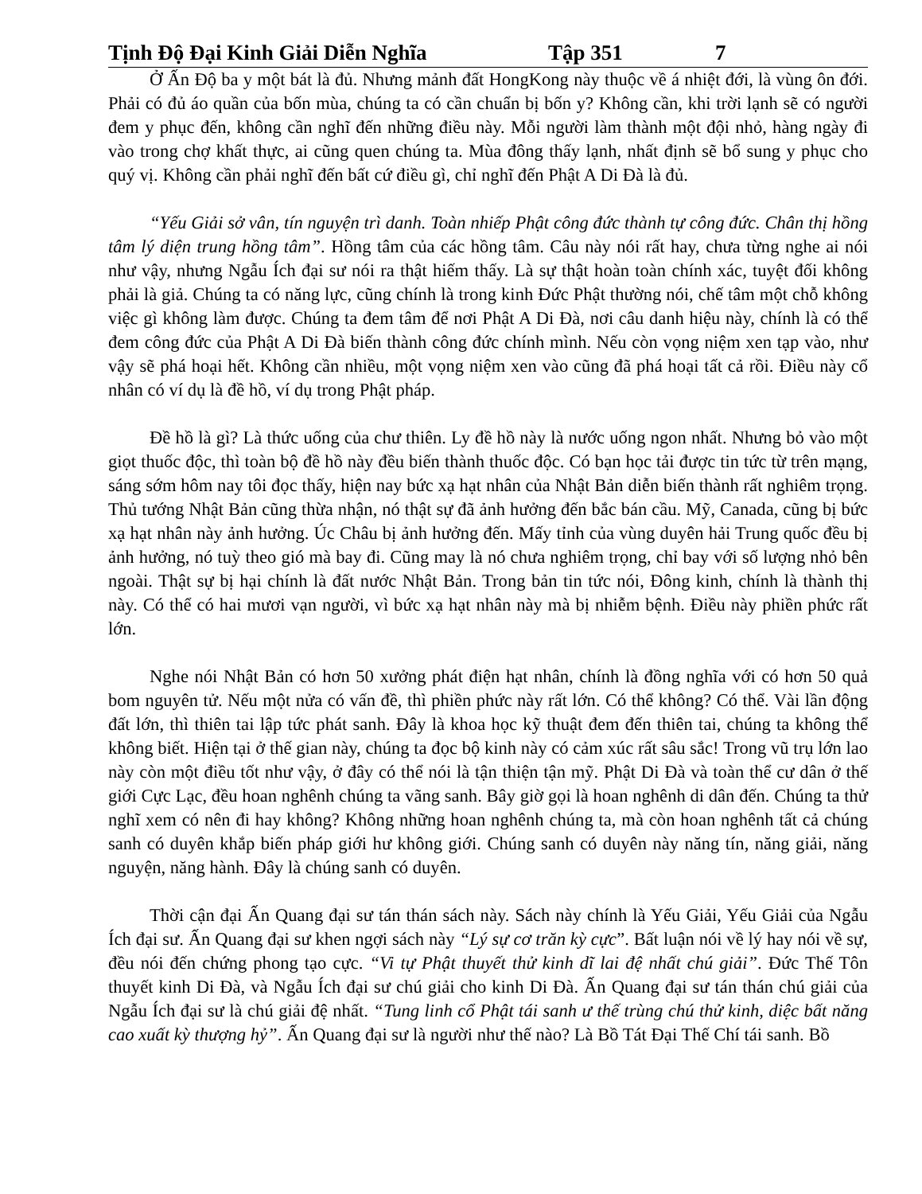Tịnh Độ Đại Kinh Giải Diễn Nghĩa Tập 351 7
Ở Ấn Độ ba y một bát là đủ. Nhưng mảnh đất HongKong này thuộc về á nhiệt đới, là vùng ôn đới. Phải có đủ áo quần của bốn mùa, chúng ta có cần chuẩn bị bốn y? Không cần, khi trời lạnh sẽ có người đem y phục đến, không cần nghĩ đến những điều này. Mỗi người làm thành một đội nhỏ, hàng ngày đi vào trong chợ khất thực, ai cũng quen chúng ta. Mùa đông thấy lạnh, nhất định sẽ bổ sung y phục cho quý vị. Không cần phải nghĩ đến bất cứ điều gì, chỉ nghĩ đến Phật A Di Đà là đủ.
“Yếu Giải sở vân, tín nguyện trì danh. Toàn nhiếp Phật công đức thành tự công đức. Chân thị hồng tâm lý diện trung hồng tâm”. Hồng tâm của các hồng tâm. Câu này nói rất hay, chưa từng nghe ai nói như vậy, nhưng Ngẫu Ích đại sư nói ra thật hiếm thấy. Là sự thật hoàn toàn chính xác, tuyệt đối không phải là giả. Chúng ta có năng lực, cũng chính là trong kinh Đức Phật thường nói, chế tâm một chỗ không việc gì không làm được. Chúng ta đem tâm để nơi Phật A Di Đà, nơi câu danh hiệu này, chính là có thể đem công đức của Phật A Di Đà biến thành công đức chính mình. Nếu còn vọng niệm xen tạp vào, như vậy sẽ phá hoại hết. Không cần nhiều, một vọng niệm xen vào cũng đã phá hoại tất cả rồi. Điều này cổ nhân có ví dụ là đề hồ, ví dụ trong Phật pháp.
Đề hồ là gì? Là thức uống của chư thiên. Ly đề hồ này là nước uống ngon nhất. Nhưng bỏ vào một giọt thuốc độc, thì toàn bộ đề hồ này đều biến thành thuốc độc. Có bạn học tải được tin tức từ trên mạng, sáng sớm hôm nay tôi đọc thấy, hiện nay bức xạ hạt nhân của Nhật Bản diễn biến thành rất nghiêm trọng. Thủ tướng Nhật Bản cũng thừa nhận, nó thật sự đã ảnh hưởng đến bắc bán cầu. Mỹ, Canada, cũng bị bức xạ hạt nhân này ảnh hưởng. Úc Châu bị ảnh hưởng đến. Mấy tỉnh của vùng duyên hải Trung quốc đều bị ảnh hưởng, nó tuỳ theo gió mà bay đi. Cũng may là nó chưa nghiêm trọng, chỉ bay với số lượng nhỏ bên ngoài. Thật sự bị hại chính là đất nước Nhật Bản. Trong bản tin tức nói, Đông kinh, chính là thành thị này. Có thể có hai mươi vạn người, vì bức xạ hạt nhân này mà bị nhiễm bệnh. Điều này phiền phức rất lớn.
Nghe nói Nhật Bản có hơn 50 xưởng phát điện hạt nhân, chính là đồng nghĩa với có hơn 50 quả bom nguyên tử. Nếu một nửa có vấn đề, thì phiền phức này rất lớn. Có thể không? Có thể. Vài lần động đất lớn, thì thiên tai lập tức phát sanh. Đây là khoa học kỹ thuật đem đến thiên tai, chúng ta không thể không biết. Hiện tại ở thế gian này, chúng ta đọc bộ kinh này có cảm xúc rất sâu sắc! Trong vũ trụ lớn lao này còn một điều tốt như vậy, ở đây có thể nói là tận thiện tận mỹ. Phật Di Đà và toàn thể cư dân ở thế giới Cực Lạc, đều hoan nghênh chúng ta vãng sanh. Bây giờ gọi là hoan nghênh di dân đến. Chúng ta thử nghĩ xem có nên đi hay không? Không những hoan nghênh chúng ta, mà còn hoan nghênh tất cả chúng sanh có duyên khắp biến pháp giới hư không giới. Chúng sanh có duyên này năng tín, năng giải, năng nguyện, năng hành. Đây là chúng sanh có duyên.
Thời cận đại Ấn Quang đại sư tán thán sách này. Sách này chính là Yếu Giải, Yếu Giải của Ngẫu Ích đại sư. Ấn Quang đại sư khen ngợi sách này “Lý sự cơ trăn kỳ cực”. Bất luận nói về lý hay nói về sự, đều nói đến chứng phong tạo cực. “Vi tự Phật thuyết thử kinh dĩ lai đệ nhất chú giải”. Đức Thế Tôn thuyết kinh Di Đà, và Ngẫu Ích đại sư chú giải cho kinh Di Đà. Ấn Quang đại sư tán thán chú giải của Ngẫu Ích đại sư là chú giải đệ nhất. “Tung linh cổ Phật tái sanh ư thế trùng chú thử kinh, diệc bất năng cao xuất kỳ thượng hỷ”. Ấn Quang đại sư là người như thế nào? Là Bồ Tát Đại Thế Chí tái sanh. Bồ